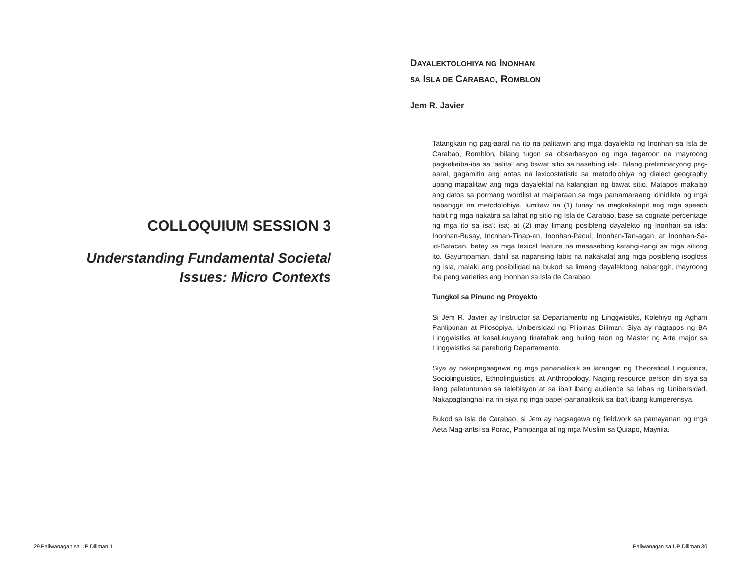COLLOQUIUM SESSION 3
Understanding Fundamental Societal Issues: Micro Contexts
DAYALEKTOLOHIYA NG INONHAN
SA ISLA DE CARABAO, ROMBLON
Jem R. Javier
Tatangkain ng pag-aaral na ito na palitawin ang mga dayalekto ng Inonhan sa Isla de Carabao, Romblon, bilang tugon sa obserbasyon ng mga tagaroon na mayroong pagkakaiba-iba sa “salita” ang bawat sitio sa nasabing isla. Bilang preliminaryong pag-aaral, gagamitin ang antas na lexicostatistic sa metodolohiya ng dialect geography upang mapalitaw ang mga dayalektal na katangian ng bawat sitio. Matapos makalap ang datos sa pormang wordlist at maiparaan sa mga pamamaraang idinidikta ng mga nabanggit na metodolohiya, lumitaw na (1) tunay na magkakalapit ang mga speech habit ng mga nakatira sa lahat ng sitio ng Isla de Carabao, base sa cognate percentage ng mga ito sa isa’t isa; at (2) may limang posibleng dayalekto ng Inonhan sa isla: Inonhan-Busay, Inonhan-Tinap-an, Inonhan-Pacul, Inonhan-Tan-agan, at Inonhan-Sa-id-Batacan, batay sa mga lexical feature na masasabing katangi-tangi sa mga sitiong ito. Gayumpaman, dahil sa napansing labis na nakakalat ang mga posibleng isogloss ng isla, malaki ang posibilidad na bukod sa limang dayalektong nabanggit, mayroong iba pang varieties ang Inonhan sa Isla de Carabao.
Tungkol sa Pinuno ng Proyekto
Si Jem R. Javier ay Instructor sa Departamento ng Linggwistiks, Kolehiyo ng Agham Panlipunan at Pilosopiya, Unibersidad ng Pilipinas Diliman. Siya ay nagtapos ng BA Linggwistiks at kasalukuyang tinatahak ang huling taon ng Master ng Arte major sa Linggwistiks sa parehong Departamento.
Siya ay nakapagsagawa ng mga pananaliksik sa larangan ng Theoretical Linguistics, Sociolinguistics, Ethnolinguistics, at Anthropology. Naging resource person din siya sa ilang palatuntunan sa telebisyon at sa iba’t ibang audience sa labas ng Unibersidad. Nakapagtanghal na rin siya ng mga papel-pananaliksik sa iba’t ibang kumperensya.
Bukod sa Isla de Carabao, si Jem ay nagsagawa ng fieldwork sa pamayanan ng mga Aeta Mag-antsi sa Porac, Pampanga at ng mga Muslim sa Quiapo, Maynila.
29 Paliwanagan sa UP Diliman 1 Paliwanagan sa UP Diliman 30